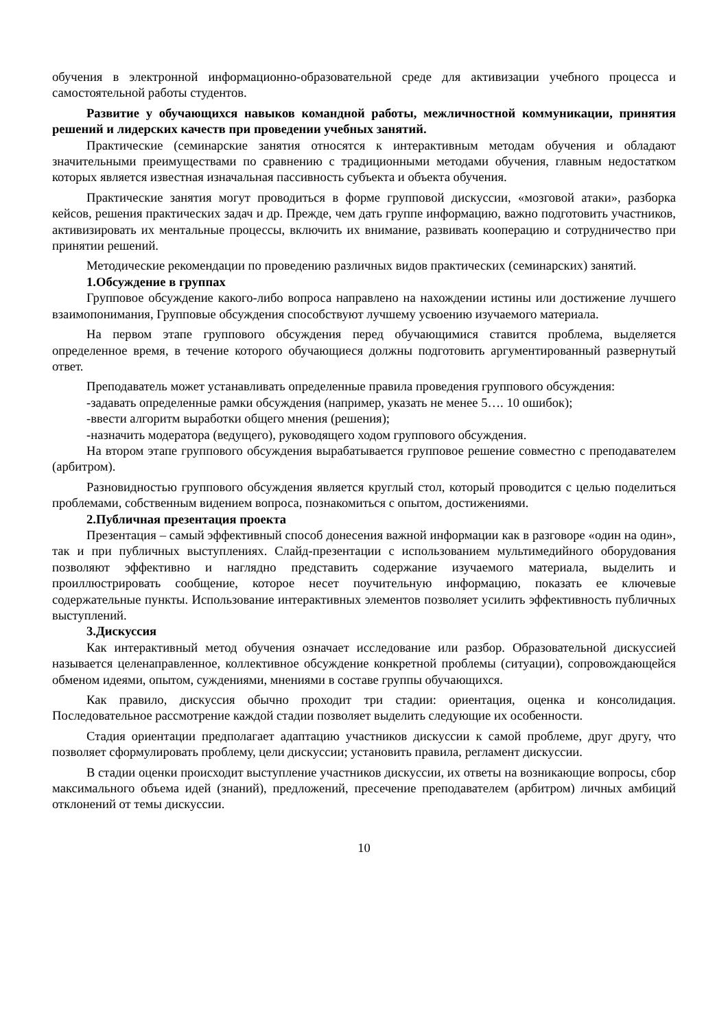обучения в электронной информационно-образовательной среде для активизации учебного процесса и самостоятельной работы студентов.
Развитие у обучающихся навыков командной работы, межличностной коммуникации, принятия решений и лидерских качеств при проведении учебных занятий.
Практические (семинарские занятия относятся к интерактивным методам обучения и обладают значительными преимуществами по сравнению с традиционными методами обучения, главным недостатком которых является известная изначальная пассивность субъекта и объекта обучения.
Практические занятия могут проводиться в форме групповой дискуссии, «мозговой атаки», разборка кейсов, решения практических задач и др. Прежде, чем дать группе информацию, важно подготовить участников, активизировать их ментальные процессы, включить их внимание, развивать кооперацию и сотрудничество при принятии решений.
Методические рекомендации по проведению различных видов практических (семинарских) занятий.
1.Обсуждение в группах
Групповое обсуждение какого-либо вопроса направлено на нахождении истины или достижение лучшего взаимопонимания, Групповые обсуждения способствуют лучшему усвоению изучаемого материала.
На первом этапе группового обсуждения перед обучающимися ставится проблема, выделяется определенное время, в течение которого обучающиеся должны подготовить аргументированный развернутый ответ.
Преподаватель может устанавливать определенные правила проведения группового обсуждения:
-задавать определенные рамки обсуждения (например, указать не менее 5…. 10 ошибок);
-ввести алгоритм выработки общего мнения (решения);
-назначить модератора (ведущего), руководящего ходом группового обсуждения.
На втором этапе группового обсуждения вырабатывается групповое решение совместно с преподавателем (арбитром).
Разновидностью группового обсуждения является круглый стол, который проводится с целью поделиться проблемами, собственным видением вопроса, познакомиться с опытом, достижениями.
2.Публичная презентация проекта
Презентация – самый эффективный способ донесения важной информации как в разговоре «один на один», так и при публичных выступлениях. Слайд-презентации с использованием мультимедийного оборудования позволяют эффективно и наглядно представить содержание изучаемого материала, выделить и проиллюстрировать сообщение, которое несет поучительную информацию, показать ее ключевые содержательные пункты. Использование интерактивных элементов позволяет усилить эффективность публичных выступлений.
3.Дискуссия
Как интерактивный метод обучения означает исследование или разбор. Образовательной дискуссией называется целенаправленное, коллективное обсуждение конкретной проблемы (ситуации), сопровождающейся обменом идеями, опытом, суждениями, мнениями в составе группы обучающихся.
Как правило, дискуссия обычно проходит три стадии: ориентация, оценка и консолидация. Последовательное рассмотрение каждой стадии позволяет выделить следующие их особенности.
Стадия ориентации предполагает адаптацию участников дискуссии к самой проблеме, друг другу, что позволяет сформулировать проблему, цели дискуссии; установить правила, регламент дискуссии.
В стадии оценки происходит выступление участников дискуссии, их ответы на возникающие вопросы, сбор максимального объема идей (знаний), предложений, пресечение преподавателем (арбитром) личных амбиций отклонений от темы дискуссии.
10